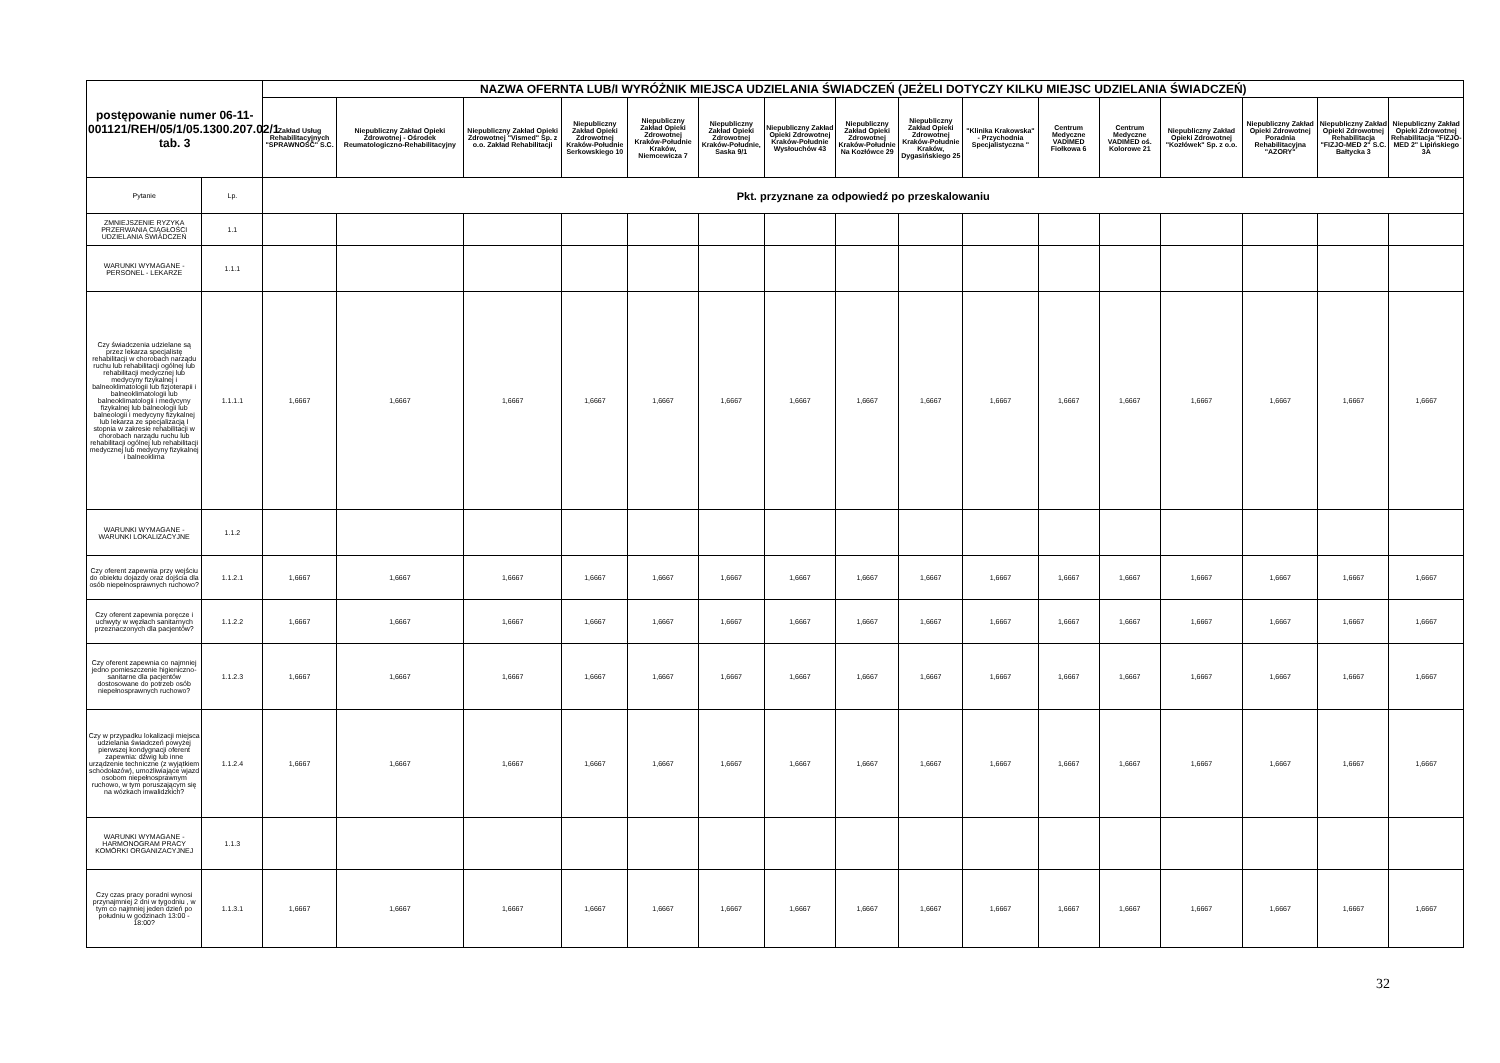| postępowanie numer 06-11-001121/REH/05/1/05.1300.207.02/1 tab. 3 | | NAZWA OFERNTA LUB/I WYRÓŻNIK MIEJSCA UDZIELANIA ŚWIADCZEŃ (JEŻELI DOTYCZY KILKU MIEJSC UDZIELANIA ŚWIADCZEŃ) | | | | | | | | | | | | | | | |
| --- | --- | --- | --- | --- | --- | --- | --- | --- | --- | --- | --- | --- | --- | --- | --- | --- | --- |
| | | Zakład Usług Rehabilitacyjnych "SPRAWNOŚĆ" S.C. | Niepubliczny Zakład Opieki Zdrowotnej - Ośrodek Reumatologiczno-Rehabilitacyjny | Niepubliczny Zakład Opieki Zdrowotnej "Vismed" Sp. z o.o. Zakład Rehabilitacji | Niepubliczny Zakład Opieki Zdrowotnej Kraków-Południe Serkowskiego 10 | Niepubliczny Zakład Opieki Zdrowotnej Kraków-Południe Kraków, Niemcewicza 7 | Niepubliczny Zakład Opieki Zdrowotnej Kraków-Południe, Saska 9/1 | Niepubliczny Zakład Opieki Zdrowotnej Kraków-Południe Wysłouchów 43 | Niepubliczny Zakład Opieki Zdrowotnej Kraków-Południe Na Kozłówce 29 | Niepubliczny Zakład Opieki Zdrowotnej Kraków-Południe Kraków, Dygasińskiego 25 | "Klinika Krakowska" - Przychodnia Specjalistyczna " | Centrum Medyczne VADIMED Fiołkowa 6 | Centrum Medyczne VADIMED oś. Kolorowe 21 | Niepubliczny Zakład Opieki Zdrowotnej "Kozłówek" Sp. z o.o. | Niepubliczny Zakład Opieki Zdrowotnej Poradnia Rehabilitacyjna "AZORY" | Niepubliczny Zakład Opieki Zdrowotnej Rehabilitacja "FIZJO-MED 2" S.C. Bałtycka 3 | Niepubliczny Zakład Opieki Zdrowotnej Rehabilitacja "FIZJO-MED 2" Lipińskiego 3A |
| Pytanie | Lp. | Pkt. przyznane za odpowiedź po przeskalowaniu | | | | | | | | | | | | | | | |
| ZMNIEJSZENIE RYZYKA PRZERWANIA CIĄGŁOŚCI UDZIELANIA ŚWIADCZEŃ | 1.1 | | | | | | | | | | | | | | | | |
| WARUNKI WYMAGANE - PERSONEL - LEKARZE | 1.1.1 | | | | | | | | | | | | | | | | |
| Czy świadczenia udzielane są przez lekarza specjalistę rehabilitacji w chorobach narządu ruchu lub rehabilitacji ogólnej lub rehabilitacji medycznej lub medycyny fizykalnej i balneoklimatologii lub fizjoterapii i balneoklimatologii lub balneoklimatologii i medycyny fizykalnej lub balneologii lub balneologii i medycyny fizykalnej lub lekarza ze specjalizacją I stopnia w zakresie rehabilitacji w chorobach narządu ruchu lub rehabilitacji ogólnej lub rehabilitacji medycznej lub medycyny fizykalnej i balneoklima | 1.1.1.1 | 1,6667 | 1,6667 | 1,6667 | 1,6667 | 1,6667 | 1,6667 | 1,6667 | 1,6667 | 1,6667 | 1,6667 | 1,6667 | 1,6667 | 1,6667 | 1,6667 | 1,6667 | 1,6667 |
| WARUNKI WYMAGANE - WARUNKI LOKALIZACYJNE | 1.1.2 | | | | | | | | | | | | | | | | |
| Czy oferent zapewnia przy wejściu do obiektu dojazdy oraz dojścia dla osób niepełnosprawnych ruchowo? | 1.1.2.1 | 1,6667 | 1,6667 | 1,6667 | 1,6667 | 1,6667 | 1,6667 | 1,6667 | 1,6667 | 1,6667 | 1,6667 | 1,6667 | 1,6667 | 1,6667 | 1,6667 | 1,6667 | 1,6667 |
| Czy oferent zapewnia poręcze i uchwyty w węzłach sanitarnych przeznaczonych dla pacjentów? | 1.1.2.2 | 1,6667 | 1,6667 | 1,6667 | 1,6667 | 1,6667 | 1,6667 | 1,6667 | 1,6667 | 1,6667 | 1,6667 | 1,6667 | 1,6667 | 1,6667 | 1,6667 | 1,6667 | 1,6667 |
| Czy oferent zapewnia co najmniej jedno pomieszczenie higieniczno-sanitarne dla pacjentów dostosowane do potrzeb osób niepełnosprawnych ruchowo? | 1.1.2.3 | 1,6667 | 1,6667 | 1,6667 | 1,6667 | 1,6667 | 1,6667 | 1,6667 | 1,6667 | 1,6667 | 1,6667 | 1,6667 | 1,6667 | 1,6667 | 1,6667 | 1,6667 | 1,6667 |
| Czy w przypadku lokalizacji miejsca udzielania świadczeń powyżej pierwszej kondygnacji oferent zapewnia: dźwig lub inne urządzenie techniczne (z wyjątkiem schodołazów), umożliwiające wjazd osobom niepełnosprawnym ruchowo, w tym poruszającym się na wózkach inwalidzkich? | 1.1.2.4 | 1,6667 | 1,6667 | 1,6667 | 1,6667 | 1,6667 | 1,6667 | 1,6667 | 1,6667 | 1,6667 | 1,6667 | 1,6667 | 1,6667 | 1,6667 | 1,6667 | 1,6667 | 1,6667 |
| WARUNKI WYMAGANE - HARMONOGRAM PRACY KOMÓRKI ORGANIZACYJNEJ | 1.1.3 | | | | | | | | | | | | | | | | |
| Czy czas pracy poradni wynosi przynajmniej 2 dni w tygodniu , w tym co najmniej jeden dzień po południu w godzinach 13:00 - 18:00? | 1.1.3.1 | 1,6667 | 1,6667 | 1,6667 | 1,6667 | 1,6667 | 1,6667 | 1,6667 | 1,6667 | 1,6667 | 1,6667 | 1,6667 | 1,6667 | 1,6667 | 1,6667 | 1,6667 | 1,6667 |
32